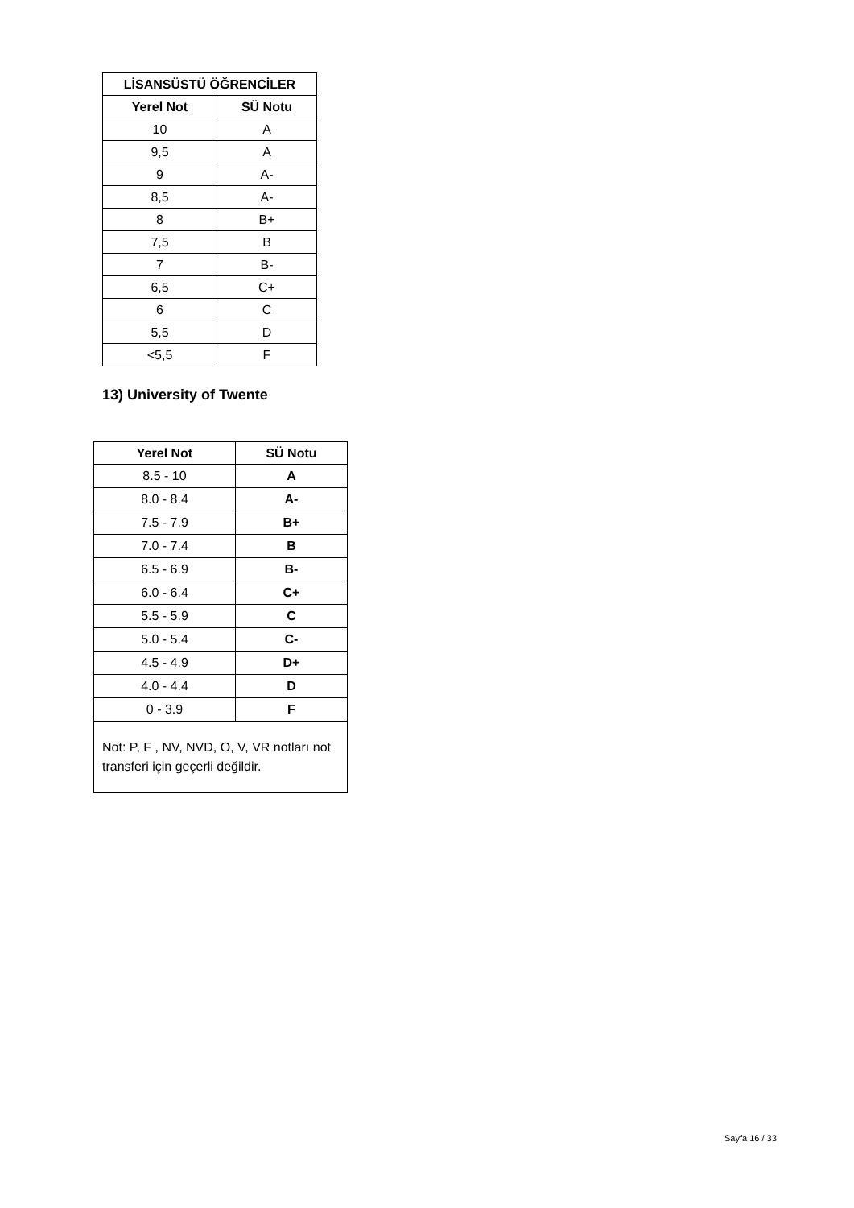| LİSANSÜSTÜ ÖĞRENCİLER | |
| --- | --- |
| Yerel Not | SÜ Notu |
| 10 | A |
| 9,5 | A |
| 9 | A- |
| 8,5 | A- |
| 8 | B+ |
| 7,5 | B |
| 7 | B- |
| 6,5 | C+ |
| 6 | C |
| 5,5 | D |
| <5,5 | F |
13) University of Twente
| Yerel Not | SÜ Notu |
| --- | --- |
| 8.5 - 10 | A |
| 8.0 - 8.4 | A- |
| 7.5 - 7.9 | B+ |
| 7.0 - 7.4 | B |
| 6.5 - 6.9 | B- |
| 6.0 - 6.4 | C+ |
| 5.5 - 5.9 | C |
| 5.0 - 5.4 | C- |
| 4.5 - 4.9 | D+ |
| 4.0 - 4.4 | D |
| 0 - 3.9 | F |
| Not: P, F , NV, NVD, O, V, VR notları not transferi için geçerli değildir. | |
Sayfa 16 / 33